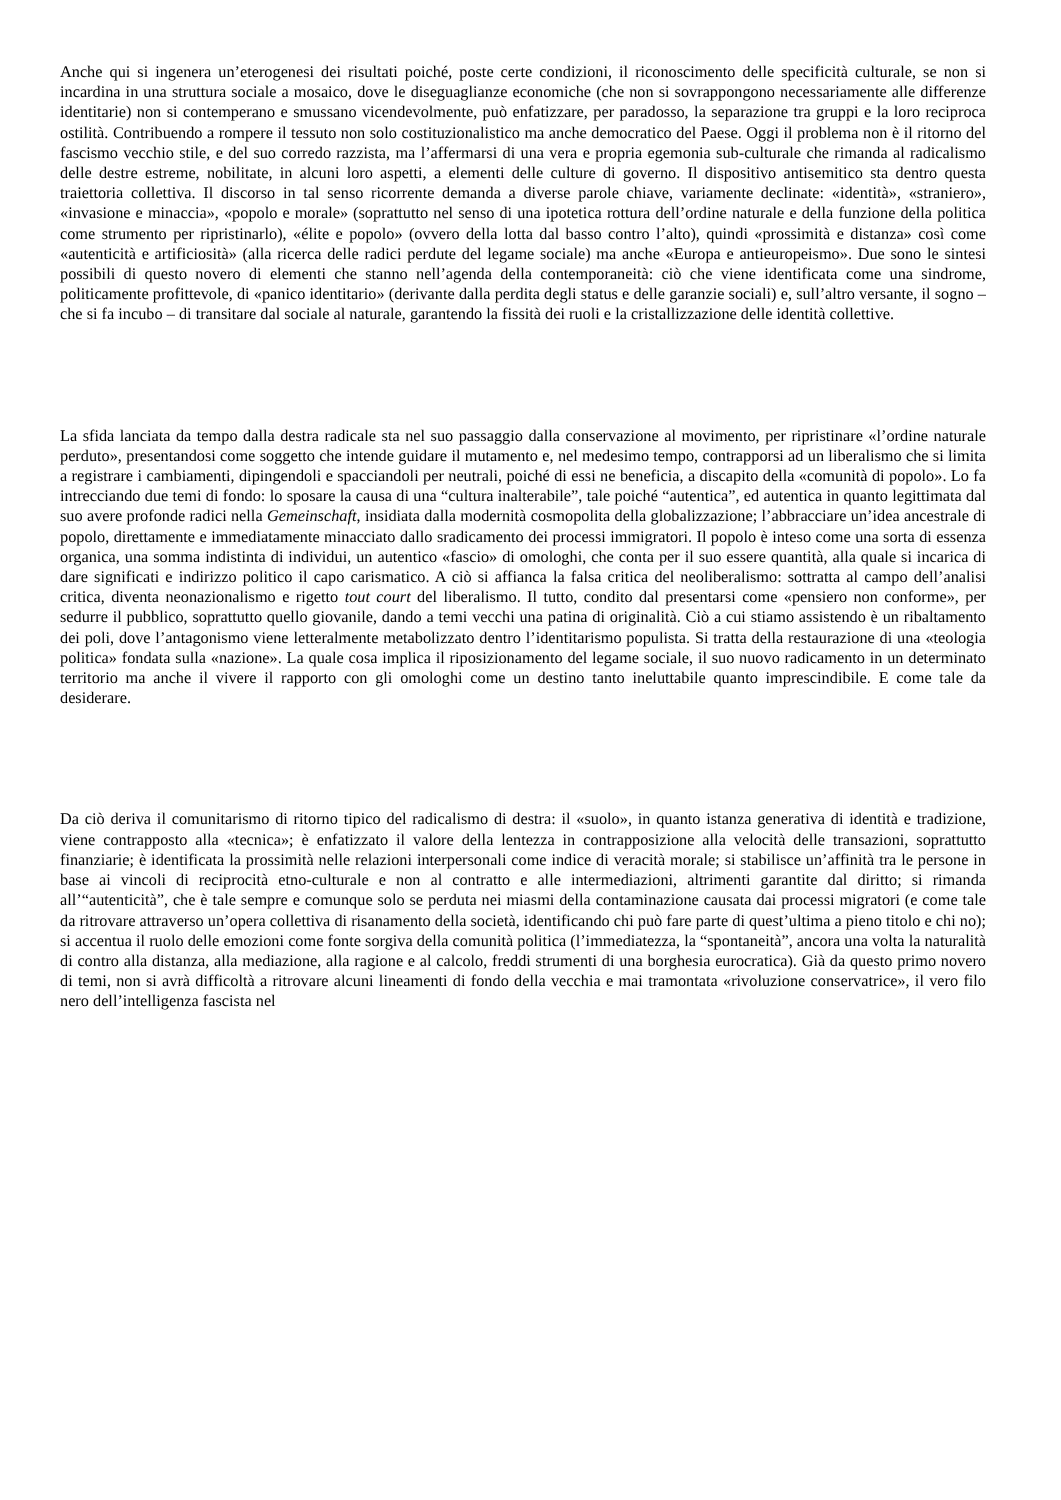Anche qui si ingenera un’eterogenesi dei risultati poiché, poste certe condizioni, il riconoscimento delle specificità culturale, se non si incardina in una struttura sociale a mosaico, dove le diseguaglianze economiche (che non si sovrappongono necessariamente alle differenze identitarie) non si contemperano e smussano vicendevolmente, può enfatizzare, per paradosso, la separazione tra gruppi e la loro reciproca ostilità. Contribuendo a rompere il tessuto non solo costituzionalistico ma anche democratico del Paese. Oggi il problema non è il ritorno del fascismo vecchio stile, e del suo corredo razzista, ma l’affermarsi di una vera e propria egemonia sub-culturale che rimanda al radicalismo delle destre estreme, nobilitate, in alcuni loro aspetti, a elementi delle culture di governo. Il dispositivo antisemitico sta dentro questa traiettoria collettiva. Il discorso in tal senso ricorrente demanda a diverse parole chiave, variamente declinate: «identità», «straniero», «invasione e minaccia», «popolo e morale» (soprattutto nel senso di una ipotetica rottura dell’ordine naturale e della funzione della politica come strumento per ripristinarlo), «élite e popolo» (ovvero della lotta dal basso contro l’alto), quindi «prossimità e distanza» così come «autenticità e artificiosità» (alla ricerca delle radici perdute del legame sociale) ma anche «Europa e antieuropeismo». Due sono le sintesi possibili di questo novero di elementi che stanno nell’agenda della contemporaneità: ciò che viene identificata come una sindrome, politicamente profittevole, di «panico identitario» (derivante dalla perdita degli status e delle garanzie sociali) e, sull’altro versante, il sogno – che si fa incubo – di transitare dal sociale al naturale, garantendo la fissità dei ruoli e la cristallizzazione delle identità collettive.
La sfida lanciata da tempo dalla destra radicale sta nel suo passaggio dalla conservazione al movimento, per ripristinare «l’ordine naturale perduto», presentandosi come soggetto che intende guidare il mutamento e, nel medesimo tempo, contrapporsi ad un liberalismo che si limita a registrare i cambiamenti, dipingendoli e spacciandoli per neutrali, poiché di essi ne beneficia, a discapito della «comunità di popolo». Lo fa intrecciando due temi di fondo: lo sposare la causa di una “cultura inalterabile”, tale poiché “autentica”, ed autentica in quanto legittimata dal suo avere profonde radici nella Gemeinschaft, insidiata dalla modernità cosmopolita della globalizzazione; l’abbracciare un’idea ancestrale di popolo, direttamente e immediatamente minacciato dallo sradicamento dei processi immigratori. Il popolo è inteso come una sorta di essenza organica, una somma indistinta di individui, un autentico «fascio» di omologhi, che conta per il suo essere quantità, alla quale si incarica di dare significati e indirizzo politico il capo carismatico. A ciò si affianca la falsa critica del neoliberalismo: sottratta al campo dell’analisi critica, diventa neonazionalismo e rigetto tout court del liberalismo. Il tutto, condito dal presentarsi come «pensiero non conforme», per sedurre il pubblico, soprattutto quello giovanile, dando a temi vecchi una patina di originalità. Ciò a cui stiamo assistendo è un ribaltamento dei poli, dove l’antagonismo viene letteralmente metabolizzato dentro l’identitarismo populista. Si tratta della restaurazione di una «teologia politica» fondata sulla «nazione». La quale cosa implica il riposizionamento del legame sociale, il suo nuovo radicamento in un determinato territorio ma anche il vivere il rapporto con gli omologhi come un destino tanto ineluttabile quanto imprescindibile. E come tale da desiderare.
Da ciò deriva il comunitarismo di ritorno tipico del radicalismo di destra: il «suolo», in quanto istanza generativa di identità e tradizione, viene contrapposto alla «tecnica»; è enfatizzato il valore della lentezza in contrapposizione alla velocità delle transazioni, soprattutto finanziarie; è identificata la prossimità nelle relazioni interpersonali come indice di veracità morale; si stabilisce un’affinità tra le persone in base ai vincoli di reciprocità etno-culturale e non al contratto e alle intermediazioni, altrimenti garantite dal diritto; si rimanda all’“autenticità”, che è tale sempre e comunque solo se perduta nei miasmi della contaminazione causata dai processi migratori (e come tale da ritrovare attraverso un’opera collettiva di risanamento della società, identificando chi può fare parte di quest’ultima a pieno titolo e chi no); si accentua il ruolo delle emozioni come fonte sorgiva della comunità politica (l’immediatezza, la “spontaneità”, ancora una volta la naturalità di contro alla distanza, alla mediazione, alla ragione e al calcolo, freddi strumenti di una borghesia eurocratica). Già da questo primo novero di temi, non si avrà difficoltà a ritrovare alcuni lineamenti di fondo della vecchia e mai tramontata «rivoluzione conservatrice», il vero filo nero dell’intelligenza fascista nel